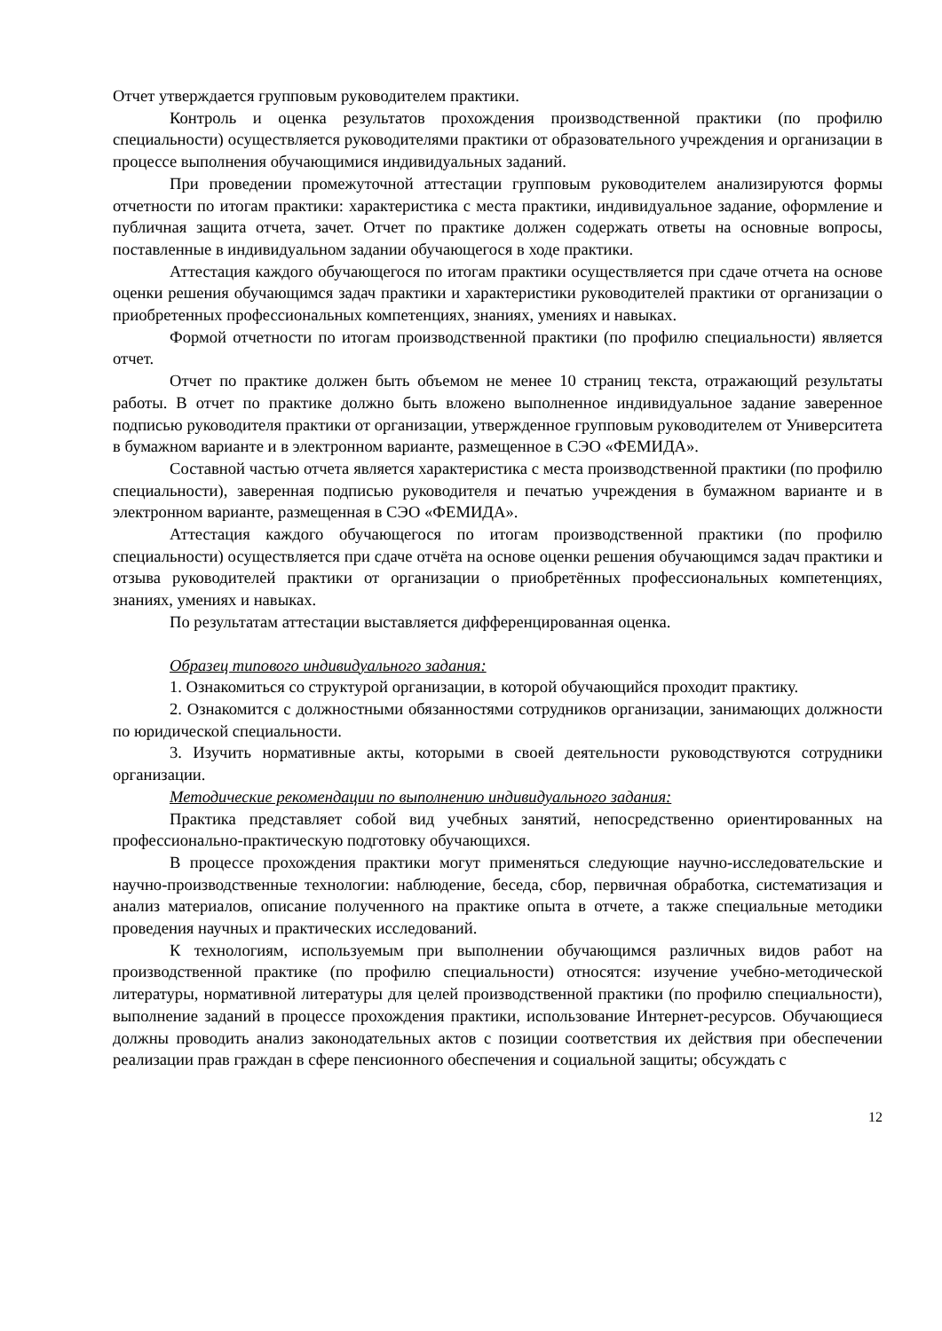Отчет утверждается групповым руководителем практики.
Контроль и оценка результатов прохождения производственной практики (по профилю специальности) осуществляется руководителями практики от образовательного учреждения и организации в процессе выполнения обучающимися индивидуальных заданий.
При проведении промежуточной аттестации групповым руководителем анализируются формы отчетности по итогам практики: характеристика с места практики, индивидуальное задание, оформление и публичная защита отчета, зачет. Отчет по практике должен содержать ответы на основные вопросы, поставленные в индивидуальном задании обучающегося в ходе практики.
Аттестация каждого обучающегося по итогам практики осуществляется при сдаче отчета на основе оценки решения обучающимся задач практики и характеристики руководителей практики от организации о приобретенных профессиональных компетенциях, знаниях, умениях и навыках.
Формой отчетности по итогам производственной практики (по профилю специальности) является отчет.
Отчет по практике должен быть объемом не менее 10 страниц текста, отражающий результаты работы. В отчет по практике должно быть вложено выполненное индивидуальное задание заверенное подписью руководителя практики от организации, утвержденное групповым руководителем от Университета в бумажном варианте и в электронном варианте, размещенное в СЭО «ФЕМИДА».
Составной частью отчета является характеристика с места производственной практики (по профилю специальности), заверенная подписью руководителя и печатью учреждения в бумажном варианте и в электронном варианте, размещенная в СЭО «ФЕМИДА».
Аттестация каждого обучающегося по итогам производственной практики (по профилю специальности) осуществляется при сдаче отчёта на основе оценки решения обучающимся задач практики и отзыва руководителей практики от организации о приобретённых профессиональных компетенциях, знаниях, умениях и навыках.
По результатам аттестации выставляется дифференцированная оценка.
Образец типового индивидуального задания:
1. Ознакомиться со структурой организации, в которой обучающийся проходит практику.
2. Ознакомится с должностными обязанностями сотрудников организации, занимающих должности по юридической специальности.
3. Изучить нормативные акты, которыми в своей деятельности руководствуются сотрудники организации.
Методические рекомендации по выполнению индивидуального задания:
Практика представляет собой вид учебных занятий, непосредственно ориентированных на профессионально-практическую подготовку обучающихся.
В процессе прохождения практики могут применяться следующие научно-исследовательские и научно-производственные технологии: наблюдение, беседа, сбор, первичная обработка, систематизация и анализ материалов, описание полученного на практике опыта в отчете, а также специальные методики проведения научных и практических исследований.
К технологиям, используемым при выполнении обучающимся различных видов работ на производственной практике (по профилю специальности) относятся: изучение учебно-методической литературы, нормативной литературы для целей производственной практики (по профилю специальности), выполнение заданий в процессе прохождения практики, использование Интернет-ресурсов. Обучающиеся должны проводить анализ законодательных актов с позиции соответствия их действия при обеспечении реализации прав граждан в сфере пенсионного обеспечения и социальной защиты; обсуждать с
12